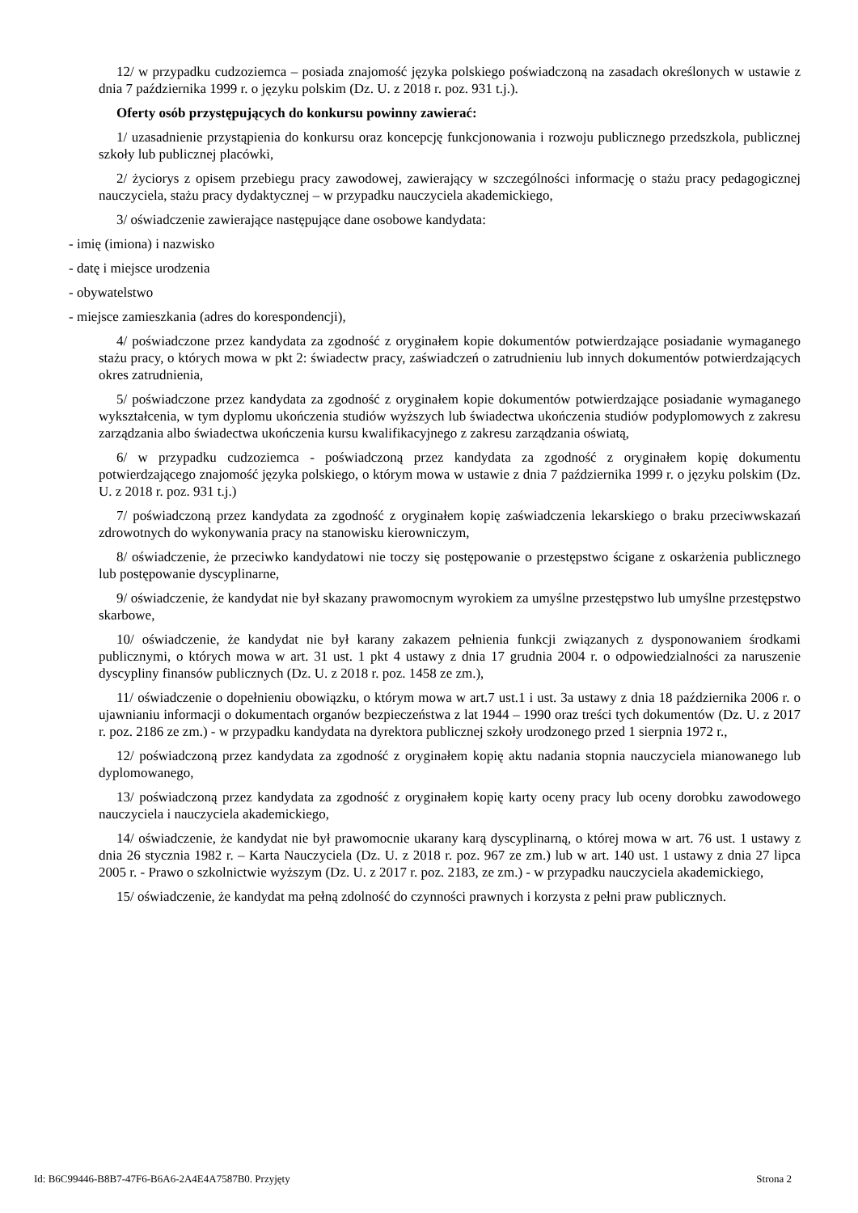12/ w przypadku cudzoziemca – posiada znajomość języka polskiego poświadczoną na zasadach określonych w ustawie z dnia 7 października 1999 r. o języku polskim (Dz. U. z 2018 r. poz. 931 t.j.).
Oferty osób przystępujących do konkursu powinny zawierać:
1/ uzasadnienie przystąpienia do konkursu oraz koncepcję funkcjonowania i rozwoju publicznego przedszkola, publicznej szkoły lub publicznej placówki,
2/ życiorys z opisem przebiegu pracy zawodowej, zawierający w szczególności informację o stażu pracy pedagogicznej nauczyciela, stażu pracy dydaktycznej – w przypadku nauczyciela akademickiego,
3/ oświadczenie zawierające następujące dane osobowe kandydata:
- imię (imiona) i nazwisko
- datę i miejsce urodzenia
- obywatelstwo
- miejsce zamieszkania (adres do korespondencji),
4/ poświadczone przez kandydata za zgodność z oryginałem kopie dokumentów potwierdzające posiadanie wymaganego stażu pracy, o których mowa w pkt 2: świadectw pracy, zaświadczeń o zatrudnieniu lub innych dokumentów potwierdzających okres zatrudnienia,
5/ poświadczone przez kandydata za zgodność z oryginałem kopie dokumentów potwierdzające posiadanie wymaganego wykształcenia, w tym dyplomu ukończenia studiów wyższych lub świadectwa ukończenia studiów podyplomowych z zakresu zarządzania albo świadectwa ukończenia kursu kwalifikacyjnego z zakresu zarządzania oświatą,
6/ w przypadku cudzoziemca - poświadczoną przez kandydata za zgodność z oryginałem kopię dokumentu potwierdzającego znajomość języka polskiego, o którym mowa w ustawie z dnia 7 października 1999 r. o języku polskim (Dz. U. z 2018 r. poz. 931 t.j.)
7/ poświadczoną przez kandydata za zgodność z oryginałem kopię zaświadczenia lekarskiego o braku przeciwwskazań zdrowotnych do wykonywania pracy na stanowisku kierowniczym,
8/ oświadczenie, że przeciwko kandydatowi nie toczy się postępowanie o przestępstwo ścigane z oskarżenia publicznego lub postępowanie dyscyplinarne,
9/ oświadczenie, że kandydat nie był skazany prawomocnym wyrokiem za umyślne przestępstwo lub umyślne przestępstwo skarbowe,
10/ oświadczenie, że kandydat nie był karany zakazem pełnienia funkcji związanych z dysponowaniem środkami publicznymi, o których mowa w art. 31 ust. 1 pkt 4 ustawy z dnia 17 grudnia 2004 r. o odpowiedzialności za naruszenie dyscypliny finansów publicznych (Dz. U. z 2018 r. poz. 1458 ze zm.),
11/ oświadczenie o dopełnieniu obowiązku, o którym mowa w art.7 ust.1 i ust. 3a ustawy z dnia 18 października 2006 r. o ujawnianiu informacji o dokumentach organów bezpieczeństwa z lat 1944 – 1990 oraz treści tych dokumentów (Dz. U. z 2017 r. poz. 2186 ze zm.) - w przypadku kandydata na dyrektora publicznej szkoły urodzonego przed 1 sierpnia 1972 r.,
12/ poświadczoną przez kandydata za zgodność z oryginałem kopię aktu nadania stopnia nauczyciela mianowanego lub dyplomowanego,
13/ poświadczoną przez kandydata za zgodność z oryginałem kopię karty oceny pracy lub oceny dorobku zawodowego nauczyciela i nauczyciela akademickiego,
14/ oświadczenie, że kandydat nie był prawomocnie ukarany karą dyscyplinarną, o której mowa w art. 76 ust. 1 ustawy z dnia 26 stycznia 1982 r. – Karta Nauczyciela (Dz. U. z 2018 r. poz. 967 ze zm.) lub w art. 140 ust. 1 ustawy z dnia 27 lipca 2005 r. - Prawo o szkolnictwie wyższym (Dz. U. z 2017 r. poz. 2183, ze zm.) - w przypadku nauczyciela akademickiego,
15/ oświadczenie, że kandydat ma pełną zdolność do czynności prawnych i korzysta z pełni praw publicznych.
Id: B6C99446-B8B7-47F6-B6A6-2A4E4A7587B0. Przyjęty Strona 2